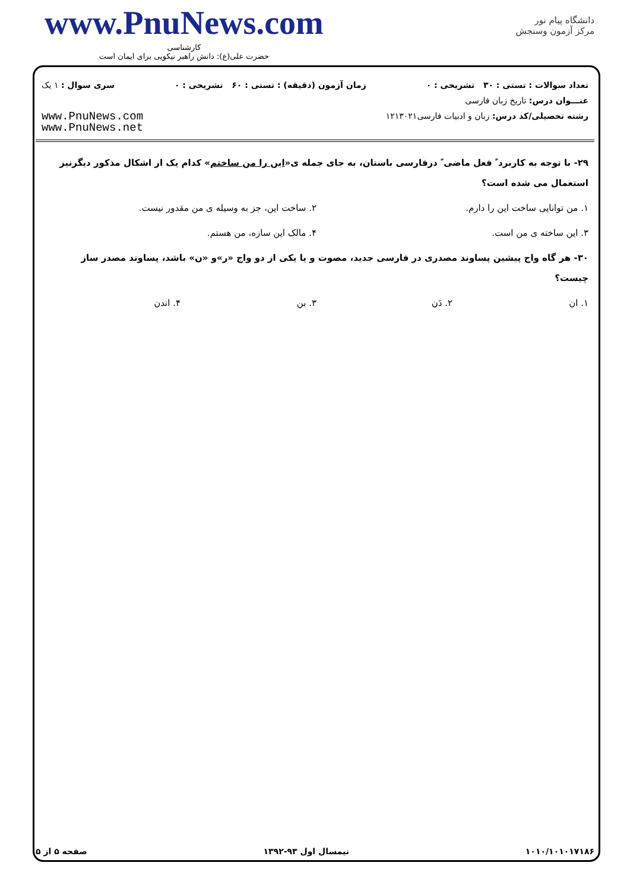www.PnuNews.com
کارشناسی
حضرت علی(ع): دانش راهبر نیکویی برای ایمان است
دانشگاه پیام نور
مرکز آزمون وسنجش
تعداد سوالات : تستی : ۳۰ تشریحی : ۰ زمان آزمون (دقیقه) : تستی : ۶۰ تشریحی : ۰ سری سوال : ۱ یک
عنـــوان درس: تاریخ زبان فارسی
رشته تحصیلی/کد درس: زبان و ادبیات فارسی۱۲۱۳۰۲۱
www.PnuNews.com
www.PnuNews.net
۲۹- با توجه به کاربرد ً فعل ماضی ً درفارسی باستان، به جای جمله ی«این را من ساختم» کدام یک از اشکال مذکور دیگرنیز استعمال می شده است؟
۱. من توانایی ساخت این را دارم.
۲. ساخت این، جز به وسیله ی من مقدور نیست.
۳. این ساخته ی من است. ۴. مالک این سازه، من هستم.
۳۰- هر گاه واج پیشین پساوند مصدری در فارسی جدید، مصوت و یا یکی از دو واج «ر»و «ن» باشد، پساوند مصدر ساز چیست؟
۱. ان ۲. دَن ۳. بن ۴. اندن
۱۰۱۰/۱۰۱۰۱۷۱۸۶ نیمسال اول ۹۳-۱۳۹۲ صفحه ۵ از ۵